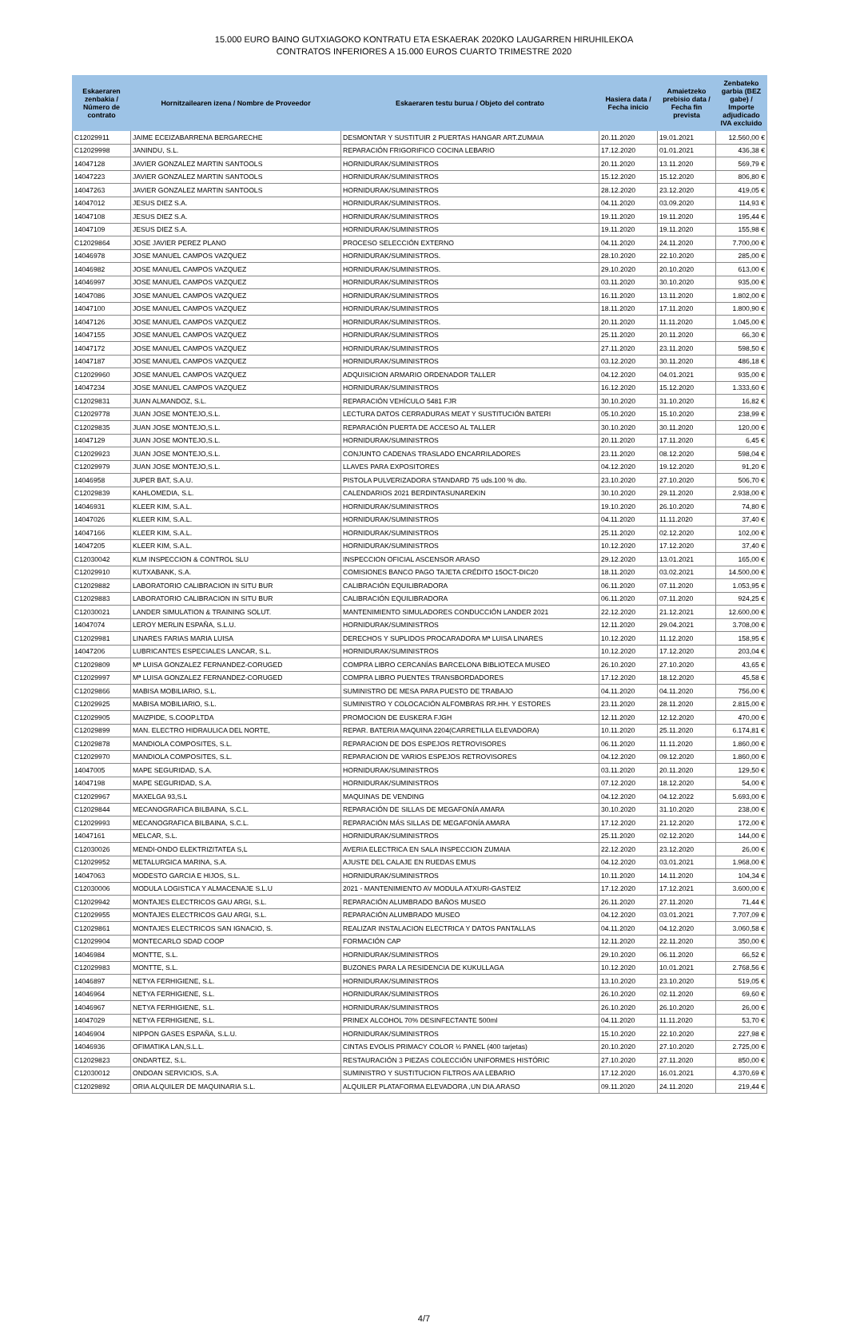15.000 EURO BAINO GUTXIAGOKO KONTRATU ETA ESKAERAK 2020KO LAUGARREN HIRUHILEKOA
CONTRATOS INFERIORES A 15.000 EUROS CUARTO TRIMESTRE 2020
| Eskaeraren zenbakia / Número de contrato | Hornitzailearen izena / Nombre de Proveedor | Eskaeraren testu burua / Objeto del contrato | Hasiera data / Fecha inicio | Amaietzeko prebisio data / Fecha fin prevista | Zenbateko garbia (BEZ gabe) / Importe adjudicado IVA excluido |
| --- | --- | --- | --- | --- | --- |
| C12029911 | JAIME ECEIZABARRENA BERGARECHE | DESMONTAR Y SUSTITUIR 2 PUERTAS HANGAR ART.ZUMAIA | 20.11.2020 | 19.01.2021 | 12.560,00 € |
| C12029998 | JANINDU, S.L. | REPARACIÓN FRIGORIFICO COCINA LEBARIO | 17.12.2020 | 01.01.2021 | 436,38 € |
| 14047128 | JAVIER GONZALEZ MARTIN SANTOOLS | HORNIDURAK/SUMINISTROS | 20.11.2020 | 13.11.2020 | 569,79 € |
| 14047223 | JAVIER GONZALEZ MARTIN SANTOOLS | HORNIDURAK/SUMINISTROS | 15.12.2020 | 15.12.2020 | 806,80 € |
| 14047263 | JAVIER GONZALEZ MARTIN SANTOOLS | HORNIDURAK/SUMINISTROS | 28.12.2020 | 23.12.2020 | 419,05 € |
| 14047012 | JESUS DIEZ S.A. | HORNIDURAK/SUMINISTROS. | 04.11.2020 | 03.09.2020 | 114,93 € |
| 14047108 | JESUS DIEZ S.A. | HORNIDURAK/SUMINISTROS | 19.11.2020 | 19.11.2020 | 195,44 € |
| 14047109 | JESUS DIEZ S.A. | HORNIDURAK/SUMINISTROS | 19.11.2020 | 19.11.2020 | 155,98 € |
| C12029864 | JOSE JAVIER PEREZ PLANO | PROCESO SELECCIÓN EXTERNO | 04.11.2020 | 24.11.2020 | 7.700,00 € |
| 14046978 | JOSE MANUEL CAMPOS VAZQUEZ | HORNIDURAK/SUMINISTROS. | 28.10.2020 | 22.10.2020 | 285,00 € |
| 14046982 | JOSE MANUEL CAMPOS VAZQUEZ | HORNIDURAK/SUMINISTROS. | 29.10.2020 | 20.10.2020 | 613,00 € |
| 14046997 | JOSE MANUEL CAMPOS VAZQUEZ | HORNIDURAK/SUMINISTROS | 03.11.2020 | 30.10.2020 | 935,00 € |
| 14047086 | JOSE MANUEL CAMPOS VAZQUEZ | HORNIDURAK/SUMINISTROS | 16.11.2020 | 13.11.2020 | 1.802,00 € |
| 14047100 | JOSE MANUEL CAMPOS VAZQUEZ | HORNIDURAK/SUMINISTROS | 18.11.2020 | 17.11.2020 | 1.800,90 € |
| 14047126 | JOSE MANUEL CAMPOS VAZQUEZ | HORNIDURAK/SUMINISTROS. | 20.11.2020 | 11.11.2020 | 1.045,00 € |
| 14047155 | JOSE MANUEL CAMPOS VAZQUEZ | HORNIDURAK/SUMINISTROS | 25.11.2020 | 20.11.2020 | 66,30 € |
| 14047172 | JOSE MANUEL CAMPOS VAZQUEZ | HORNIDURAK/SUMINISTROS | 27.11.2020 | 23.11.2020 | 598,50 € |
| 14047187 | JOSE MANUEL CAMPOS VAZQUEZ | HORNIDURAK/SUMINISTROS | 03.12.2020 | 30.11.2020 | 486,18 € |
| C12029960 | JOSE MANUEL CAMPOS VAZQUEZ | ADQUISICION ARMARIO ORDENADOR TALLER | 04.12.2020 | 04.01.2021 | 935,00 € |
| 14047234 | JOSE MANUEL CAMPOS VAZQUEZ | HORNIDURAK/SUMINISTROS | 16.12.2020 | 15.12.2020 | 1.333,60 € |
| C12029831 | JUAN ALMANDOZ, S.L. | REPARACIÓN VEHÍCULO 5481 FJR | 30.10.2020 | 31.10.2020 | 16,82 € |
| C12029778 | JUAN JOSE MONTEJO,S.L. | LECTURA DATOS CERRADURAS MEAT Y SUSTITUCIÓN BATERI | 05.10.2020 | 15.10.2020 | 238,99 € |
| C12029835 | JUAN JOSE MONTEJO,S.L. | REPARACIÓN PUERTA DE ACCESO AL TALLER | 30.10.2020 | 30.11.2020 | 120,00 € |
| 14047129 | JUAN JOSE MONTEJO,S.L. | HORNIDURAK/SUMINISTROS | 20.11.2020 | 17.11.2020 | 6,45 € |
| C12029923 | JUAN JOSE MONTEJO,S.L. | CONJUNTO CADENAS TRASLADO ENCARRILADORES | 23.11.2020 | 08.12.2020 | 598,04 € |
| C12029979 | JUAN JOSE MONTEJO,S.L. | LLAVES PARA EXPOSITORES | 04.12.2020 | 19.12.2020 | 91,20 € |
| 14046958 | JUPER BAT, S.A.U. | PISTOLA PULVERIZADORA STANDARD 75 uds.100 % dto. | 23.10.2020 | 27.10.2020 | 506,70 € |
| C12029839 | KAHLOMEDIA, S.L. | CALENDARIOS 2021 BERDINTASUNAREKIN | 30.10.2020 | 29.11.2020 | 2.938,00 € |
| 14046931 | KLEER KIM, S.A.L. | HORNIDURAK/SUMINISTROS | 19.10.2020 | 26.10.2020 | 74,80 € |
| 14047026 | KLEER KIM, S.A.L. | HORNIDURAK/SUMINISTROS | 04.11.2020 | 11.11.2020 | 37,40 € |
| 14047166 | KLEER KIM, S.A.L. | HORNIDURAK/SUMINISTROS | 25.11.2020 | 02.12.2020 | 102,00 € |
| 14047205 | KLEER KIM, S.A.L. | HORNIDURAK/SUMINISTROS | 10.12.2020 | 17.12.2020 | 37,40 € |
| C12030042 | KLM INSPECCION & CONTROL SLU | INSPECCION OFICIAL ASCENSOR ARASO | 29.12.2020 | 13.01.2021 | 165,00 € |
| C12029910 | KUTXABANK, S.A. | COMISIONES BANCO PAGO TAJETA CRÉDITO 15OCT-DIC20 | 18.11.2020 | 03.02.2021 | 14.500,00 € |
| C12029882 | LABORATORIO CALIBRACION IN SITU BUR | CALIBRACIÓN EQUILIBRADORA | 06.11.2020 | 07.11.2020 | 1.053,95 € |
| C12029883 | LABORATORIO CALIBRACION IN SITU BUR | CALIBRACIÓN EQUILIBRADORA | 06.11.2020 | 07.11.2020 | 924,25 € |
| C12030021 | LANDER SIMULATION & TRAINING SOLUT. | MANTENIMIENTO SIMULADORES CONDUCCIÓN LANDER 2021 | 22.12.2020 | 21.12.2021 | 12.600,00 € |
| 14047074 | LEROY MERLIN ESPAÑA, S.L.U. | HORNIDURAK/SUMINISTROS | 12.11.2020 | 29.04.2021 | 3.708,00 € |
| C12029981 | LINARES FARIAS MARIA LUISA | DERECHOS Y SUPLIDOS PROCARADORA Mª LUISA LINARES | 10.12.2020 | 11.12.2020 | 158,95 € |
| 14047206 | LUBRICANTES ESPECIALES LANCAR, S.L. | HORNIDURAK/SUMINISTROS | 10.12.2020 | 17.12.2020 | 203,04 € |
| C12029809 | Mª LUISA GONZALEZ FERNANDEZ-CORUGED | COMPRA LIBRO CERCANÍAS BARCELONA BIBLIOTECA MUSEO | 26.10.2020 | 27.10.2020 | 43,65 € |
| C12029997 | Mª LUISA GONZALEZ FERNANDEZ-CORUGED | COMPRA LIBRO PUENTES TRANSBORDADORES | 17.12.2020 | 18.12.2020 | 45,58 € |
| C12029866 | MABISA MOBILIARIO, S.L. | SUMINISTRO DE MESA PARA PUESTO DE TRABAJO | 04.11.2020 | 04.11.2020 | 756,00 € |
| C12029925 | MABISA MOBILIARIO, S.L. | SUMINISTRO Y COLOCACIÓN ALFOMBRAS RR.HH. Y ESTORES | 23.11.2020 | 28.11.2020 | 2.815,00 € |
| C12029905 | MAIZPIDE, S.COOP.LTDA | PROMOCION DE EUSKERA FJGH | 12.11.2020 | 12.12.2020 | 470,00 € |
| C12029899 | MAN. ELECTRO HIDRAULICA DEL NORTE, | REPAR. BATERIA MAQUINA 2204(CARRETILLA ELEVADORA) | 10.11.2020 | 25.11.2020 | 6.174,81 € |
| C12029878 | MANDIOLA COMPOSITES, S.L. | REPARACION DE DOS ESPEJOS RETROVISORES | 06.11.2020 | 11.11.2020 | 1.860,00 € |
| C12029970 | MANDIOLA COMPOSITES, S.L. | REPARACION DE VARIOS ESPEJOS RETROVISORES | 04.12.2020 | 09.12.2020 | 1.860,00 € |
| 14047005 | MAPE SEGURIDAD, S.A. | HORNIDURAK/SUMINISTROS | 03.11.2020 | 20.11.2020 | 129,50 € |
| 14047198 | MAPE SEGURIDAD, S.A. | HORNIDURAK/SUMINISTROS | 07.12.2020 | 18.12.2020 | 54,00 € |
| C12029967 | MAXELGA 93,S.L | MAQUINAS DE VENDING | 04.12.2020 | 04.12.2022 | 5.693,00 € |
| C12029844 | MECANOGRAFICA BILBAINA, S.C.L. | REPARACIÓN DE SILLAS DE MEGAFONÍA AMARA | 30.10.2020 | 31.10.2020 | 238,00 € |
| C12029993 | MECANOGRAFICA BILBAINA, S.C.L. | REPARACIÓN MÁS SILLAS DE MEGAFONÍA AMARA | 17.12.2020 | 21.12.2020 | 172,00 € |
| 14047161 | MELCAR, S.L. | HORNIDURAK/SUMINISTROS | 25.11.2020 | 02.12.2020 | 144,00 € |
| C12030026 | MENDI-ONDO ELEKTRIZITATEA S,L | AVERIA ELECTRICA EN SALA INSPECCION ZUMAIA | 22.12.2020 | 23.12.2020 | 26,00 € |
| C12029952 | METALURGICA MARINA, S.A. | AJUSTE DEL CALAJE EN RUEDAS EMUS | 04.12.2020 | 03.01.2021 | 1.968,00 € |
| 14047063 | MODESTO GARCIA E HIJOS, S.L. | HORNIDURAK/SUMINISTROS | 10.11.2020 | 14.11.2020 | 104,34 € |
| C12030006 | MODULA LOGISTICA Y ALMACENAJE S.L.U | 2021 - MANTENIMIENTO AV MODULA ATXURI-GASTEIZ | 17.12.2020 | 17.12.2021 | 3.600,00 € |
| C12029942 | MONTAJES ELECTRICOS GAU ARGI, S.L. | REPARACIÓN ALUMBRADO BAÑOS MUSEO | 26.11.2020 | 27.11.2020 | 71,44 € |
| C12029955 | MONTAJES ELECTRICOS GAU ARGI, S.L. | REPARACIÓN ALUMBRADO MUSEO | 04.12.2020 | 03.01.2021 | 7.707,09 € |
| C12029861 | MONTAJES ELECTRICOS SAN IGNACIO, S. | REALIZAR INSTALACION ELECTRICA Y DATOS PANTALLAS | 04.11.2020 | 04.12.2020 | 3.060,58 € |
| C12029904 | MONTECARLO SDAD COOP | FORMACIÓN CAP | 12.11.2020 | 22.11.2020 | 350,00 € |
| 14046984 | MONTTE, S.L. | HORNIDURAK/SUMINISTROS | 29.10.2020 | 06.11.2020 | 66,52 € |
| C12029983 | MONTTE, S.L. | BUZONES PARA LA RESIDENCIA DE KUKULLAGA | 10.12.2020 | 10.01.2021 | 2.768,56 € |
| 14046897 | NETYA FERHIGIENE, S.L. | HORNIDURAK/SUMINISTROS | 13.10.2020 | 23.10.2020 | 519,05 € |
| 14046964 | NETYA FERHIGIENE, S.L. | HORNIDURAK/SUMINISTROS | 26.10.2020 | 02.11.2020 | 69,60 € |
| 14046967 | NETYA FERHIGIENE, S.L. | HORNIDURAK/SUMINISTROS | 26.10.2020 | 26.10.2020 | 26,00 € |
| 14047029 | NETYA FERHIGIENE, S.L. | PRINEX ALCOHOL 70% DESINFECTANTE 500ml | 04.11.2020 | 11.11.2020 | 53,70 € |
| 14046904 | NIPPON GASES ESPAÑA, S.L.U. | HORNIDURAK/SUMINISTROS | 15.10.2020 | 22.10.2020 | 227,98 € |
| 14046936 | OFIMATIKA LAN,S.L.L. | CINTAS EVOLIS PRIMACY COLOR ½ PANEL (400 tarjetas) | 20.10.2020 | 27.10.2020 | 2.725,00 € |
| C12029823 | ONDARTEZ, S.L. | RESTAURACIÓN 3 PIEZAS COLECCIÓN UNIFORMES HISTÓRIC | 27.10.2020 | 27.11.2020 | 850,00 € |
| C12030012 | ONDOAN SERVICIOS, S.A. | SUMINISTRO Y SUSTITUCION FILTROS A/A LEBARIO | 17.12.2020 | 16.01.2021 | 4.370,69 € |
| C12029892 | ORIA ALQUILER DE MAQUINARIA S.L. | ALQUILER PLATAFORMA ELEVADORA ,UN DIA.ARASO | 09.11.2020 | 24.11.2020 | 219,44 € |
4/7